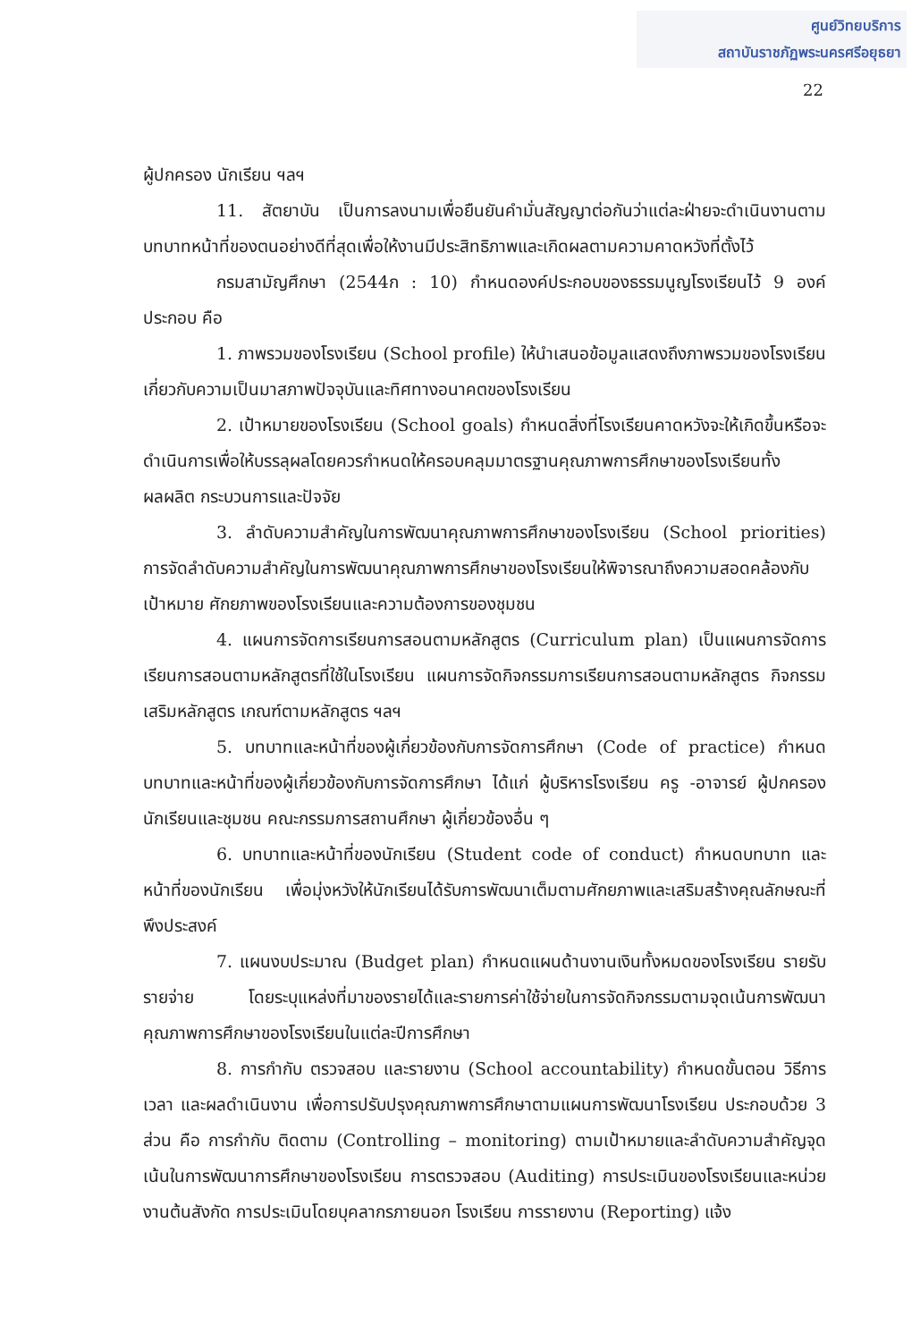ศูนย์วิทยบริการ
สถาบันราชภัฏพระนครศรีอยุธยา
22
ผู้ปกครอง นักเรียน ฯลฯ
11. สัตยาบัน เป็นการลงนามเพื่อยืนยันคำมั่นสัญญาต่อกันว่าแต่ละฝ่ายจะดำเนินงานตามบทบาทหน้าที่ของตนอย่างดีที่สุดเพื่อให้งานมีประสิทธิภาพและเกิดผลตามความคาดหวังที่ตั้งไว้
กรมสามัญศึกษา (2544ก : 10) กำหนดองค์ประกอบของธรรมนูญโรงเรียนไว้ 9 องค์ประกอบ คือ
1. ภาพรวมของโรงเรียน (School profile) ให้นำเสนอข้อมูลแสดงถึงภาพรวมของโรงเรียนเกี่ยวกับความเป็นมาสภาพปัจจุบันและทิศทางอนาคตของโรงเรียน
2. เป้าหมายของโรงเรียน (School goals) กำหนดสิ่งที่โรงเรียนคาดหวังจะให้เกิดขึ้นหรือจะดำเนินการเพื่อให้บรรลุผลโดยควรกำหนดให้ครอบคลุมมาตรฐานคุณภาพการศึกษาของโรงเรียนทั้งผลผลิต กระบวนการและปัจจัย
3. ลำดับความสำคัญในการพัฒนาคุณภาพการศึกษาของโรงเรียน (School priorities) การจัดลำดับความสำคัญในการพัฒนาคุณภาพการศึกษาของโรงเรียนให้พิจารณาถึงความสอดคล้องกับเป้าหมาย ศักยภาพของโรงเรียนและความต้องการของชุมชน
4. แผนการจัดการเรียนการสอนตามหลักสูตร (Curriculum plan) เป็นแผนการจัดการเรียนการสอนตามหลักสูตรที่ใช้ในโรงเรียน แผนการจัดกิจกรรมการเรียนการสอนตามหลักสูตร กิจกรรมเสริมหลักสูตร เกณฑ์ตามหลักสูตร ฯลฯ
5. บทบาทและหน้าที่ของผู้เกี่ยวข้องกับการจัดการศึกษา (Code of practice) กำหนดบทบาทและหน้าที่ของผู้เกี่ยวข้องกับการจัดการศึกษา ได้แก่ ผู้บริหารโรงเรียน ครู -อาจารย์ ผู้ปกครองนักเรียนและชุมชน คณะกรรมการสถานศึกษา ผู้เกี่ยวข้องอื่น ๆ
6. บทบาทและหน้าที่ของนักเรียน (Student code of conduct) กำหนดบทบาท และหน้าที่ของนักเรียน เพื่อมุ่งหวังให้นักเรียนได้รับการพัฒนาเต็มตามศักยภาพและเสริมสร้างคุณลักษณะที่พึงประสงค์
7. แผนงบประมาณ (Budget plan) กำหนดแผนด้านงานเงินทั้งหมดของโรงเรียน รายรับรายจ่าย โดยระบุแหล่งที่มาของรายได้และรายการค่าใช้จ่ายในการจัดกิจกรรมตามจุดเน้นการพัฒนาคุณภาพการศึกษาของโรงเรียนในแต่ละปีการศึกษา
8. การกำกับ ตรวจสอบ และรายงาน (School accountability) กำหนดขั้นตอน วิธีการ เวลา และผลดำเนินงาน เพื่อการปรับปรุงคุณภาพการศึกษาตามแผนการพัฒนาโรงเรียน ประกอบด้วย 3 ส่วน คือ การกำกับ ติดตาม (Controlling – monitoring) ตามเป้าหมายและลำดับความสำคัญจุดเน้นในการพัฒนาการศึกษาของโรงเรียน การตรวจสอบ (Auditing) การประเมินของโรงเรียนและหน่วยงานต้นสังกัด การประเมินโดยบุคลากรภายนอก โรงเรียน การรายงาน (Reporting) แจ้ง